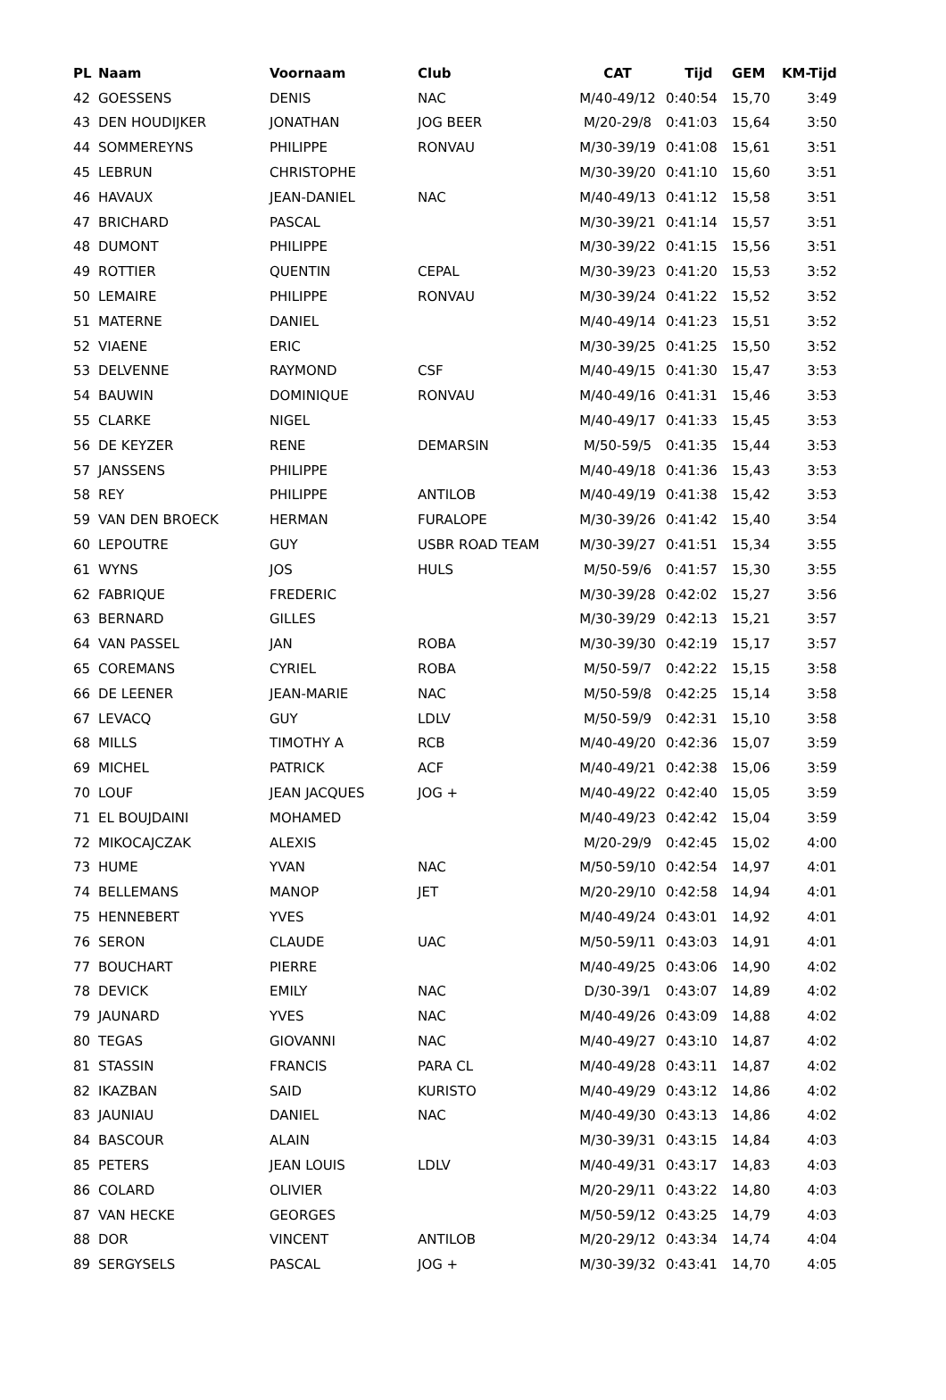| PL | Naam | Voornaam | Club | CAT | Tijd | GEM | KM-Tijd |
| --- | --- | --- | --- | --- | --- | --- | --- |
| 42 | GOESSENS | DENIS | NAC | M/40-49/12 | 0:40:54 | 15,70 | 3:49 |
| 43 | DEN HOUDIJKER | JONATHAN | JOG BEER | M/20-29/8 | 0:41:03 | 15,64 | 3:50 |
| 44 | SOMMEREYNS | PHILIPPE | RONVAU | M/30-39/19 | 0:41:08 | 15,61 | 3:51 |
| 45 | LEBRUN | CHRISTOPHE | | M/30-39/20 | 0:41:10 | 15,60 | 3:51 |
| 46 | HAVAUX | JEAN-DANIEL | NAC | M/40-49/13 | 0:41:12 | 15,58 | 3:51 |
| 47 | BRICHARD | PASCAL | | M/30-39/21 | 0:41:14 | 15,57 | 3:51 |
| 48 | DUMONT | PHILIPPE | | M/30-39/22 | 0:41:15 | 15,56 | 3:51 |
| 49 | ROTTIER | QUENTIN | CEPAL | M/30-39/23 | 0:41:20 | 15,53 | 3:52 |
| 50 | LEMAIRE | PHILIPPE | RONVAU | M/30-39/24 | 0:41:22 | 15,52 | 3:52 |
| 51 | MATERNE | DANIEL | | M/40-49/14 | 0:41:23 | 15,51 | 3:52 |
| 52 | VIAENE | ERIC | | M/30-39/25 | 0:41:25 | 15,50 | 3:52 |
| 53 | DELVENNE | RAYMOND | CSF | M/40-49/15 | 0:41:30 | 15,47 | 3:53 |
| 54 | BAUWIN | DOMINIQUE | RONVAU | M/40-49/16 | 0:41:31 | 15,46 | 3:53 |
| 55 | CLARKE | NIGEL | | M/40-49/17 | 0:41:33 | 15,45 | 3:53 |
| 56 | DE KEYZER | RENE | DEMARSIN | M/50-59/5 | 0:41:35 | 15,44 | 3:53 |
| 57 | JANSSENS | PHILIPPE | | M/40-49/18 | 0:41:36 | 15,43 | 3:53 |
| 58 | REY | PHILIPPE | ANTILOB | M/40-49/19 | 0:41:38 | 15,42 | 3:53 |
| 59 | VAN DEN BROECK | HERMAN | FURALOPE | M/30-39/26 | 0:41:42 | 15,40 | 3:54 |
| 60 | LEPOUTRE | GUY | USBR ROAD TEAM | M/30-39/27 | 0:41:51 | 15,34 | 3:55 |
| 61 | WYNS | JOS | HULS | M/50-59/6 | 0:41:57 | 15,30 | 3:55 |
| 62 | FABRIQUE | FREDERIC | | M/30-39/28 | 0:42:02 | 15,27 | 3:56 |
| 63 | BERNARD | GILLES | | M/30-39/29 | 0:42:13 | 15,21 | 3:57 |
| 64 | VAN PASSEL | JAN | ROBA | M/30-39/30 | 0:42:19 | 15,17 | 3:57 |
| 65 | COREMANS | CYRIEL | ROBA | M/50-59/7 | 0:42:22 | 15,15 | 3:58 |
| 66 | DE LEENER | JEAN-MARIE | NAC | M/50-59/8 | 0:42:25 | 15,14 | 3:58 |
| 67 | LEVACQ | GUY | LDLV | M/50-59/9 | 0:42:31 | 15,10 | 3:58 |
| 68 | MILLS | TIMOTHY A | RCB | M/40-49/20 | 0:42:36 | 15,07 | 3:59 |
| 69 | MICHEL | PATRICK | ACF | M/40-49/21 | 0:42:38 | 15,06 | 3:59 |
| 70 | LOUF | JEAN JACQUES | JOG + | M/40-49/22 | 0:42:40 | 15,05 | 3:59 |
| 71 | EL BOUJDAINI | MOHAMED | | M/40-49/23 | 0:42:42 | 15,04 | 3:59 |
| 72 | MIKOCAJCZAK | ALEXIS | | M/20-29/9 | 0:42:45 | 15,02 | 4:00 |
| 73 | HUME | YVAN | NAC | M/50-59/10 | 0:42:54 | 14,97 | 4:01 |
| 74 | BELLEMANS | MANOP | JET | M/20-29/10 | 0:42:58 | 14,94 | 4:01 |
| 75 | HENNEBERT | YVES | | M/40-49/24 | 0:43:01 | 14,92 | 4:01 |
| 76 | SERON | CLAUDE | UAC | M/50-59/11 | 0:43:03 | 14,91 | 4:01 |
| 77 | BOUCHART | PIERRE | | M/40-49/25 | 0:43:06 | 14,90 | 4:02 |
| 78 | DEVICK | EMILY | NAC | D/30-39/1 | 0:43:07 | 14,89 | 4:02 |
| 79 | JAUNARD | YVES | NAC | M/40-49/26 | 0:43:09 | 14,88 | 4:02 |
| 80 | TEGAS | GIOVANNI | NAC | M/40-49/27 | 0:43:10 | 14,87 | 4:02 |
| 81 | STASSIN | FRANCIS | PARA CL | M/40-49/28 | 0:43:11 | 14,87 | 4:02 |
| 82 | IKAZBAN | SAID | KURISTO | M/40-49/29 | 0:43:12 | 14,86 | 4:02 |
| 83 | JAUNIAU | DANIEL | NAC | M/40-49/30 | 0:43:13 | 14,86 | 4:02 |
| 84 | BASCOUR | ALAIN | | M/30-39/31 | 0:43:15 | 14,84 | 4:03 |
| 85 | PETERS | JEAN LOUIS | LDLV | M/40-49/31 | 0:43:17 | 14,83 | 4:03 |
| 86 | COLARD | OLIVIER | | M/20-29/11 | 0:43:22 | 14,80 | 4:03 |
| 87 | VAN HECKE | GEORGES | | M/50-59/12 | 0:43:25 | 14,79 | 4:03 |
| 88 | DOR | VINCENT | ANTILOB | M/20-29/12 | 0:43:34 | 14,74 | 4:04 |
| 89 | SERGYSELS | PASCAL | JOG + | M/30-39/32 | 0:43:41 | 14,70 | 4:05 |